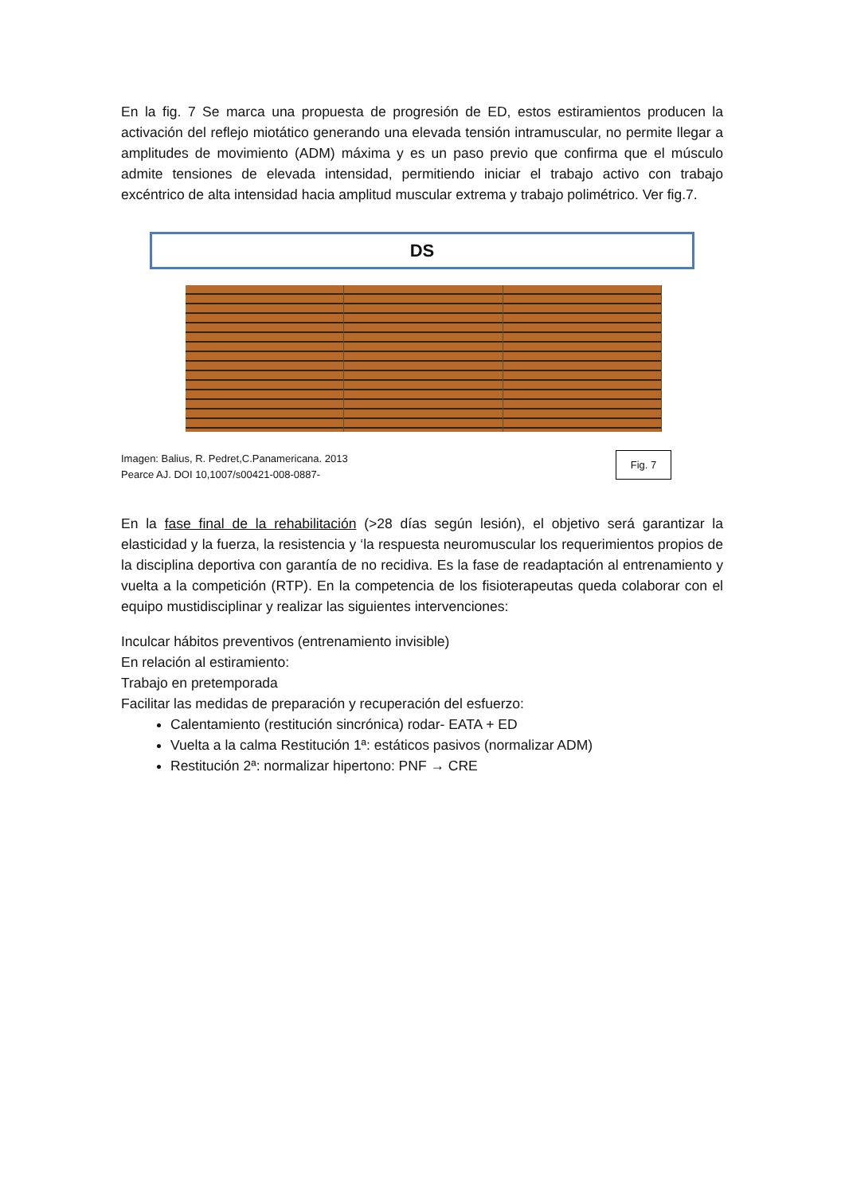En la fig. 7 Se marca una propuesta de progresión de ED, estos estiramientos producen la activación del reflejo miotático generando una elevada tensión intramuscular, no permite llegar a amplitudes de movimiento (ADM) máxima y es un paso previo que confirma que el músculo admite tensiones de elevada intensidad, permitiendo iniciar el trabajo activo con trabajo excéntrico de alta intensidad hacia amplitud muscular extrema y trabajo polimétrico. Ver fig.7.
DS
Imagen: Balius, R. Pedret,C.Panamericana. 2013
Pearce AJ. DOI 10,1007/s00421-008-0887-
Fig. 7
En la fase final de la rehabilitación (>28 días según lesión), el objetivo será garantizar la elasticidad y la fuerza, la resistencia y ‘la respuesta neuromuscular los requerimientos propios de la disciplina deportiva con garantía de no recidiva. Es la fase de readaptación al entrenamiento y vuelta a la competición (RTP). En la competencia de los fisioterapeutas queda colaborar con el equipo mustidisciplinar y realizar las siguientes intervenciones:
Inculcar hábitos preventivos (entrenamiento invisible)
En relación al estiramiento:
Trabajo en pretemporada
Facilitar las medidas de preparación y recuperación del esfuerzo:
Calentamiento (restitución sincrónica) rodar- EATA + ED
Vuelta a la calma Restitución 1ª: estáticos pasivos (normalizar ADM)
Restitución 2ª: normalizar hipertono: PNF → CRE